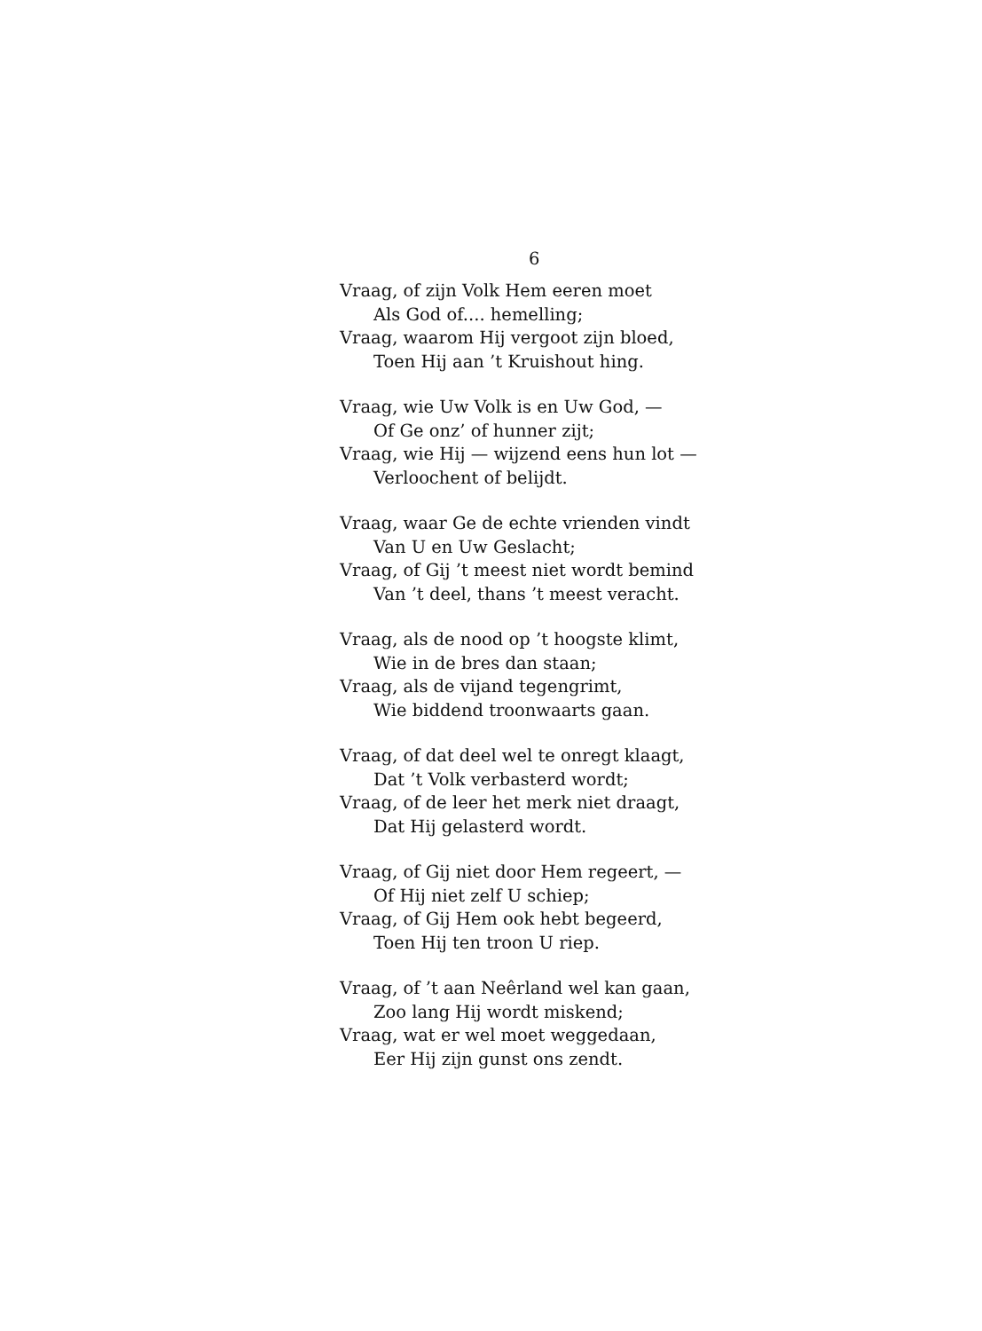6
Vraag, of zijn Volk Hem eeren moet
Als God of.... hemelling;
Vraag, waarom Hij vergoot zijn bloed,
Toen Hij aan ’t Kruishout hing.
Vraag, wie Uw Volk is en Uw God, —
Of Ge onz’ of hunner zijt;
Vraag, wie Hij — wijzend eens hun lot —
Verloochent of belijdt.
Vraag, waar Ge de echte vrienden vindt
Van U en Uw Geslacht;
Vraag, of Gij ’t meest niet wordt bemind
Van ’t deel, thans ’t meest veracht.
Vraag, als de nood op ’t hoogste klimt,
Wie in de bres dan staan;
Vraag, als de vijand tegengrimt,
Wie biddend troonwaarts gaan.
Vraag, of dat deel wel te onregt klaagt,
Dat ’t Volk verbasterd wordt;
Vraag, of de leer het merk niet draagt,
Dat Hij gelasterd wordt.
Vraag, of Gij niet door Hem regeert, —
Of Hij niet zelf U schiep;
Vraag, of Gij Hem ook hebt begeerd,
Toen Hij ten troon U riep.
Vraag, of ’t aan Neêrland wel kan gaan,
Zoo lang Hij wordt miskend;
Vraag, wat er wel moet weggedaan,
Eer Hij zijn gunst ons zendt.